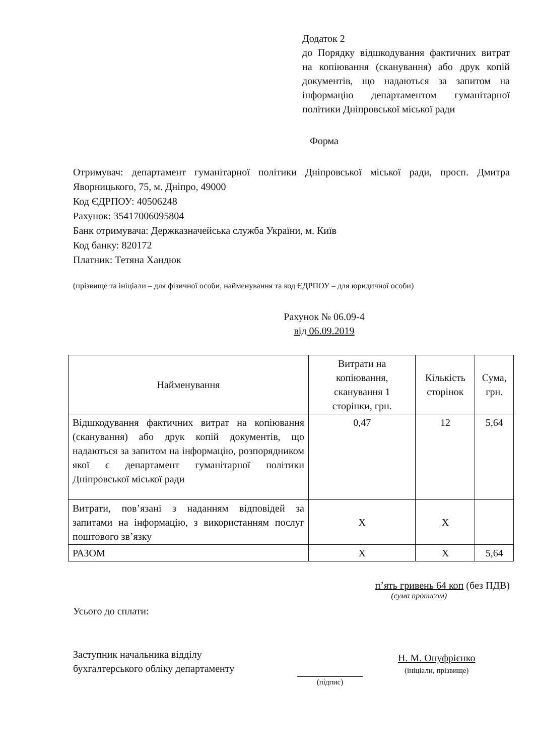Додаток 2
до Порядку відшкодування фактичних витрат на копіювання (сканування) або друк копій документів, що надаються за запитом на інформацію департаментом гуманітарної політики Дніпровської міської ради
Форма
Отримувач: департамент гуманітарної політики Дніпровської міської ради, просп. Дмитра Яворницького, 75, м. Дніпро, 49000
Код ЄДРПОУ: 40506248
Рахунок: 35417006095804
Банк отримувача: Держказначейська служба України, м. Київ
Код банку: 820172
Платник: Тетяна Хандюк
(прізвище та ініціали – для фізичної особи, найменування та код ЄДРПОУ – для юридичної особи)
Рахунок № 06.09-4
від 06.09.2019
| Найменування | Витрати на копіювання, сканування 1 сторінки, грн. | Кількість сторінок | Сума, грн. |
| --- | --- | --- | --- |
| Відшкодування фактичних витрат на копіювання (сканування) або друк копій документів, що надаються за запитом на інформацію, розпорядником якої є департамент гуманітарної політики Дніпровської міської ради | 0,47 | 12 | 5,64 |
| Витрати, пов’язані з наданням відповідей за запитами на інформацію, з використанням послуг поштового зв’язку | Х | Х | |
| РАЗОМ | Х | Х | 5,64 |
п’ять гривень 64 коп (без ПДВ)
(сума прописом)
Усього до сплати:
Заступник начальника відділу
бухгалтерського обліку департаменту
(підпис)
Н. М. Онуфрієнко
(ініціали, прізвище)